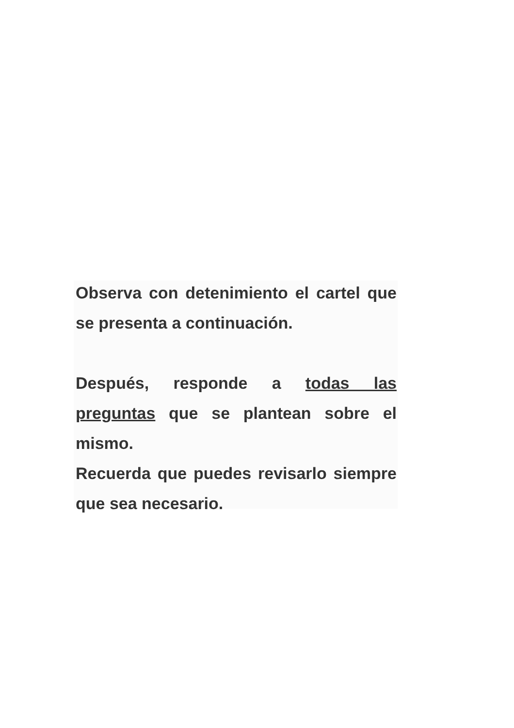Observa con detenimiento el cartel que se presenta a continuación.
Después, responde a todas las preguntas que se plantean sobre el mismo.
Recuerda que puedes revisarlo siempre que sea necesario.